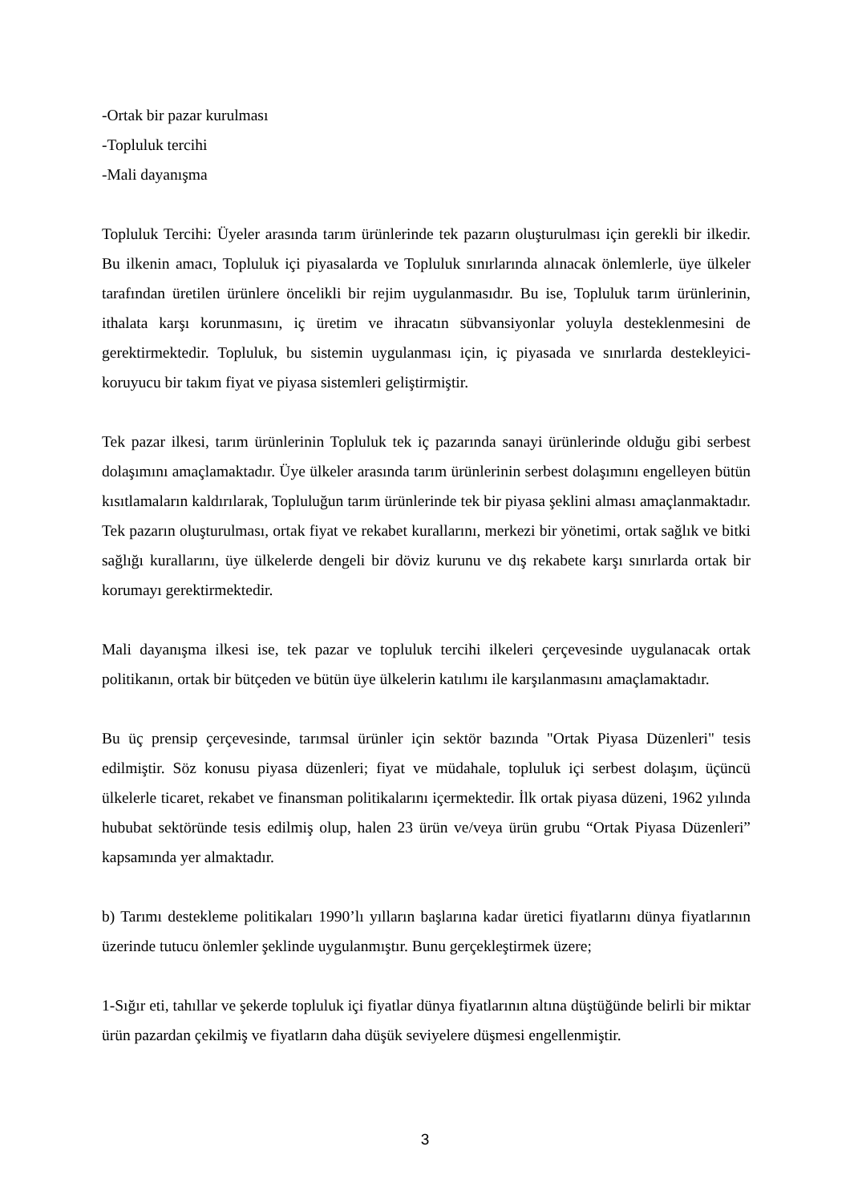-Ortak bir pazar kurulması
-Topluluk tercihi
-Mali dayanışma
Topluluk Tercihi: Üyeler arasında tarım ürünlerinde tek pazarın oluşturulması için gerekli bir ilkedir. Bu ilkenin amacı, Topluluk içi piyasalarda ve Topluluk sınırlarında alınacak önlemlerle, üye ülkeler tarafından üretilen ürünlere öncelikli bir rejim uygulanmasıdır. Bu ise, Topluluk tarım ürünlerinin, ithalata karşı korunmasını, iç üretim ve ihracatın sübvansiyonlar yoluyla desteklenmesini de gerektirmektedir. Topluluk, bu sistemin uygulanması için, iç piyasada ve sınırlarda destekleyici-koruyucu bir takım fiyat ve piyasa sistemleri geliştirmiştir.
Tek pazar ilkesi, tarım ürünlerinin Topluluk tek iç pazarında sanayi ürünlerinde olduğu gibi serbest dolaşımını amaçlamaktadır. Üye ülkeler arasında tarım ürünlerinin serbest dolaşımını engelleyen bütün kısıtlamaların kaldırılarak, Topluluğun tarım ürünlerinde tek bir piyasa şeklini alması amaçlanmaktadır. Tek pazarın oluşturulması, ortak fiyat ve rekabet kurallarını, merkezi bir yönetimi, ortak sağlık ve bitki sağlığı kurallarını, üye ülkelerde dengeli bir döviz kurunu ve dış rekabete karşı sınırlarda ortak bir korumayı gerektirmektedir.
Mali dayanışma ilkesi ise, tek pazar ve topluluk tercihi ilkeleri çerçevesinde uygulanacak ortak politikanın, ortak bir bütçeden ve bütün üye ülkelerin katılımı ile karşılanmasını amaçlamaktadır.
Bu üç prensip çerçevesinde, tarımsal ürünler için sektör bazında "Ortak Piyasa Düzenleri" tesis edilmiştir. Söz konusu piyasa düzenleri; fiyat ve müdahale, topluluk içi serbest dolaşım, üçüncü ülkelerle ticaret, rekabet ve finansman politikalarını içermektedir. İlk ortak piyasa düzeni, 1962 yılında hububat sektöründe tesis edilmiş olup, halen 23 ürün ve/veya ürün grubu “Ortak Piyasa Düzenleri” kapsamında yer almaktadır.
b) Tarımı destekleme politikaları 1990’lı yılların başlarına kadar üretici fiyatlarını dünya fiyatlarının üzerinde tutucu önlemler şeklinde uygulanmıştır. Bunu gerçekleştirmek üzere;
1-Sığır eti, tahıllar ve şekerde topluluk içi fiyatlar dünya fiyatlarının altına düştüğünde belirli bir miktar ürün pazardan çekilmiş ve fiyatların daha düşük seviyelere düşmesi engellenmiştir.
3